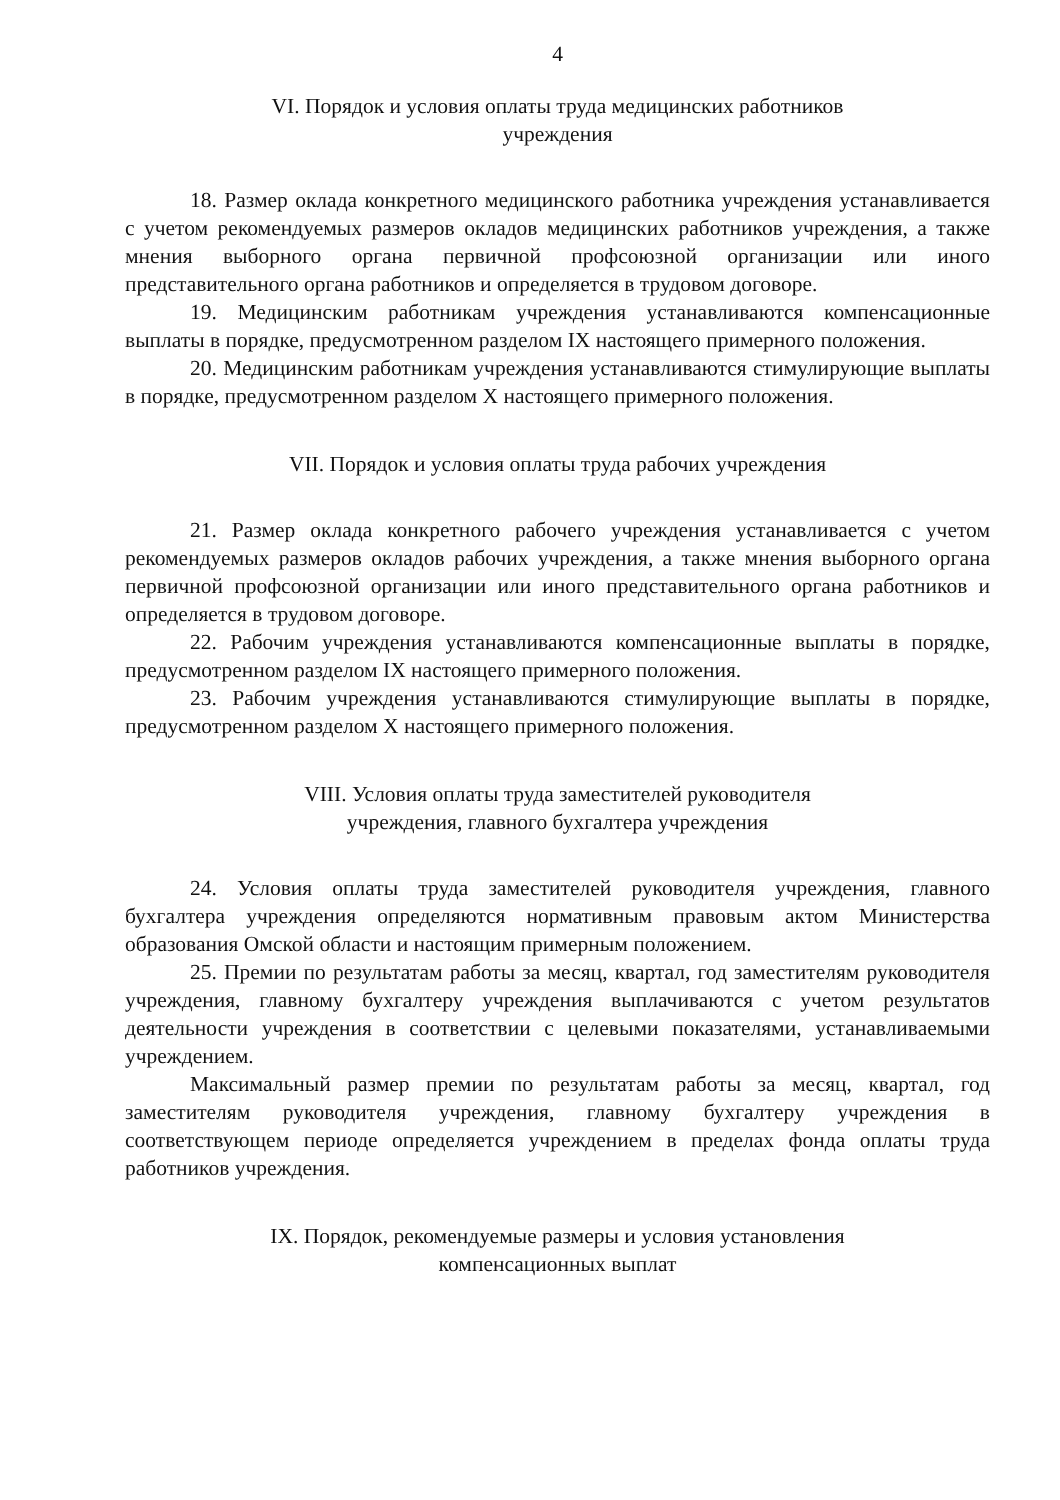4
VI. Порядок и условия оплаты труда медицинских работников
учреждения
18. Размер оклада конкретного медицинского работника учреждения устанавливается с учетом рекомендуемых размеров окладов медицинских работников учреждения, а также мнения выборного органа первичной профсоюзной организации или иного представительного органа работников и определяется в трудовом договоре.
19. Медицинским работникам учреждения устанавливаются компенсационные выплаты в порядке, предусмотренном разделом IX настоящего примерного положения.
20. Медицинским работникам учреждения устанавливаются стимулирующие выплаты в порядке, предусмотренном разделом X настоящего примерного положения.
VII. Порядок и условия оплаты труда рабочих учреждения
21. Размер оклада конкретного рабочего учреждения устанавливается с учетом рекомендуемых размеров окладов рабочих учреждения, а также мнения выборного органа первичной профсоюзной организации или иного представительного органа работников и определяется в трудовом договоре.
22. Рабочим учреждения устанавливаются компенсационные выплаты в порядке, предусмотренном разделом IX настоящего примерного положения.
23. Рабочим учреждения устанавливаются стимулирующие выплаты в порядке, предусмотренном разделом X настоящего примерного положения.
VIII. Условия оплаты труда заместителей руководителя
учреждения, главного бухгалтера учреждения
24. Условия оплаты труда заместителей руководителя учреждения, главного бухгалтера учреждения определяются нормативным правовым актом Министерства образования Омской области и настоящим примерным положением.
25. Премии по результатам работы за месяц, квартал, год заместителям руководителя учреждения, главному бухгалтеру учреждения выплачиваются с учетом результатов деятельности учреждения в соответствии с целевыми показателями, устанавливаемыми учреждением.
Максимальный размер премии по результатам работы за месяц, квартал, год заместителям руководителя учреждения, главному бухгалтеру учреждения в соответствующем периоде определяется учреждением в пределах фонда оплаты труда работников учреждения.
IX. Порядок, рекомендуемые размеры и условия установления
компенсационных выплат